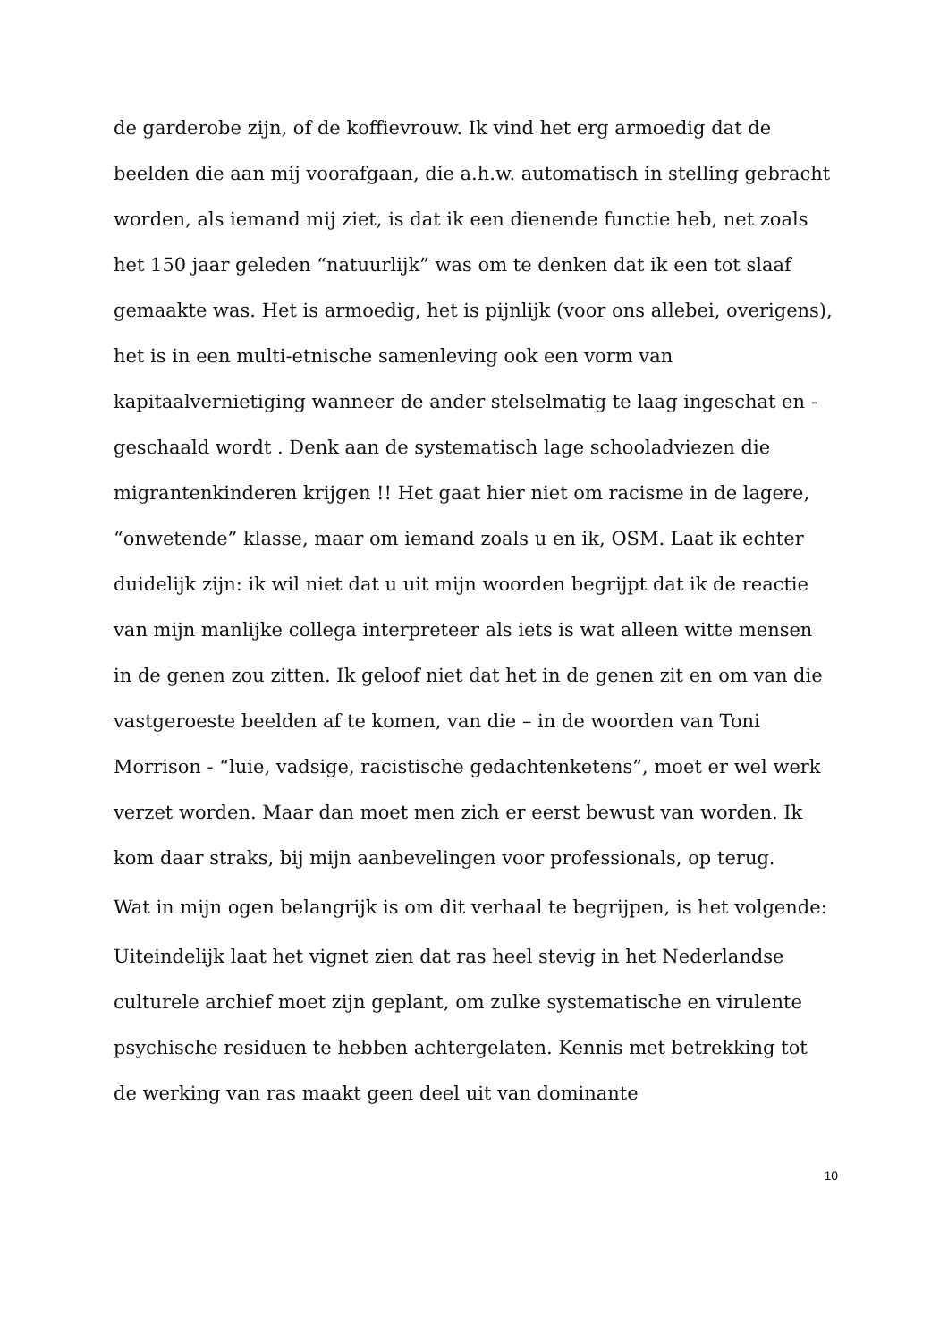de garderobe zijn, of de koffievrouw. Ik vind het erg armoedig dat de beelden die aan mij voorafgaan, die a.h.w. automatisch in stelling gebracht worden, als iemand mij ziet, is dat ik een dienende functie heb, net zoals het 150 jaar geleden “natuurlijk” was om te denken dat ik een tot slaaf gemaakte was. Het is armoedig, het is pijnlijk (voor ons allebei, overigens), het is in een multi-etnische samenleving ook een vorm van kapitaalvernietiging wanneer de ander stelselmatig te laag ingeschat en -geschaald wordt . Denk aan de systematisch lage schooladviezen die migrantenkinderen krijgen !! Het gaat hier niet om racisme in de lagere, “onwetende” klasse, maar om iemand zoals u en ik, OSM. Laat ik echter duidelijk zijn: ik wil niet dat u uit mijn woorden begrijpt dat ik de reactie van mijn manlijke collega interpreteer als iets is wat alleen witte mensen in de genen zou zitten. Ik geloof niet dat het in de genen zit en om van die vastgeroeste beelden af te komen, van die – in de woorden van Toni Morrison - “luie, vadsige, racistische gedachtenketens”, moet er wel werk verzet worden. Maar dan moet men zich er eerst bewust van worden. Ik kom daar straks, bij mijn aanbevelingen voor professionals, op terug.
Wat in mijn ogen belangrijk is om dit verhaal te begrijpen, is het volgende:
Uiteindelijk laat het vignet zien dat ras heel stevig in het Nederlandse culturele archief moet zijn geplant, om zulke systematische en virulente psychische residuen te hebben achtergelaten. Kennis met betrekking tot de werking van ras maakt geen deel uit van dominante
10